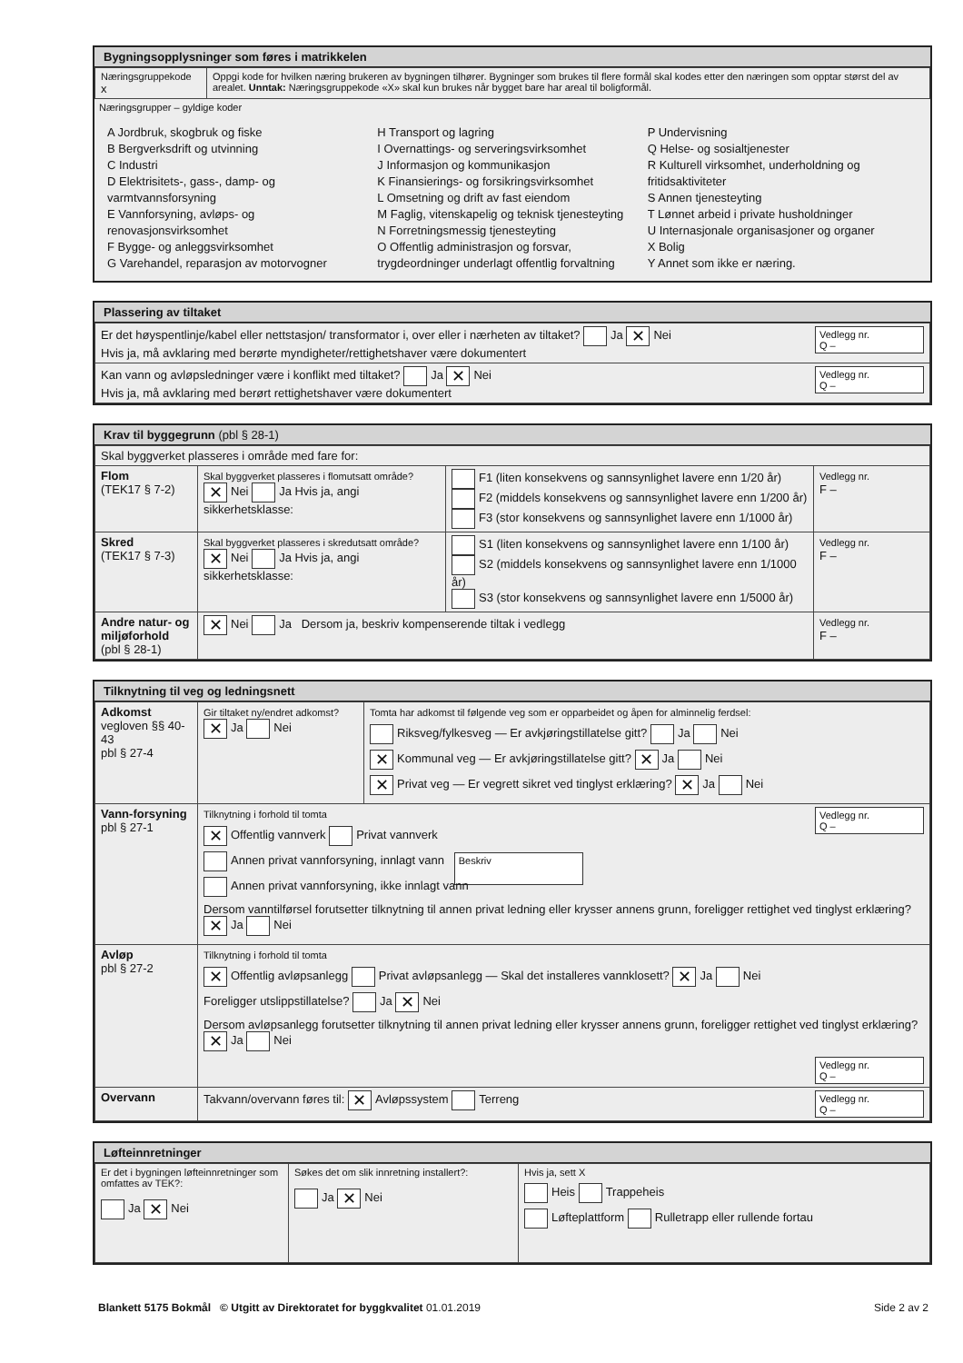Bygningsopplysninger som føres i matrikkelen
| Næringsgruppekode x | Oppgi kode for hvilken næring brukeren av bygningen tilhører. Bygninger som brukes til flere formål skal kodes etter den næringen som opptar størst del av arealet. Unntak: Næringsgruppekode «X» skal kun brukes når bygget bare har areal til boligformål. |
Næringsgrupper – gyldige koder
A Jordbruk, skogbruk og fiske
B Bergverksdrift og utvinning
C Industri
D Elektrisitets-, gass-, damp- og varmtvannsforsyning
E Vannforsyning, avløps- og renovasjonsvirksomhet
F Bygge- og anleggsvirksomhet
G Varehandel, reparasjon av motorvogner
H Transport og lagring
I Overnattings- og serveringsvirksomhet
J Informasjon og kommunikasjon
K Finansierings- og forsikringsvirksomhet
L Omsetning og drift av fast eiendom
M Faglig, vitenskapelig og teknisk tjenesteyting
N Forretningsmessig tjenesteyting
O Offentlig administrasjon og forsvar, trygdeordninger underlagt offentlig forvaltning
P Undervisning
Q Helse- og sosialtjenester
R Kulturell virksomhet, underholdning og fritidsaktiviteter
S Annen tjenesteyting
T Lønnet arbeid i private husholdninger
U Internasjonale organisasjoner og organer
X Bolig
Y Annet som ikke er næring.
Plassering av tiltaket
| Vedlegg nr. Q – Er det høyspentlinje/kabel eller nettstasjon/ transformator i, over eller i nærheten av tiltaket? Ja ✕ Nei Hvis ja, må avklaring med berørte myndigheter/rettighetshaver være dokumentert |
| Vedlegg nr. Q – Kan vann og avløpsledninger være i konflikt med tiltaket? Ja ✕ Nei Hvis ja, må avklaring med berørt rettighetshaver være dokumentert |
Krav til byggegrunn (pbl § 28-1)
| Skal byggverket plasseres i område med fare for: | | | |
| Flom (TEK17 § 7-2) | Skal byggverket plasseres i flomutsatt område? ✕ Nei Ja Hvis ja, angi sikkerhetsklasse: | F1 (liten konsekvens og sannsynlighet lavere enn 1/20 år) F2 (middels konsekvens og sannsynlighet lavere enn 1/200 år) F3 (stor konsekvens og sannsynlighet lavere enn 1/1000 år) | Vedlegg nr. F – |
| Skred (TEK17 § 7-3) | Skal byggverket plasseres i skredutsatt område? ✕ Nei Ja Hvis ja, angi sikkerhetsklasse: | S1 (liten konsekvens og sannsynlighet lavere enn 1/100 år) S2 (middels konsekvens og sannsynlighet lavere enn 1/1000 år) S3 (stor konsekvens og sannsynlighet lavere enn 1/5000 år) | Vedlegg nr. F – |
| Andre natur- og miljøforhold (pbl § 28-1) | ✕ Nei Ja Dersom ja, beskriv kompenserende tiltak i vedlegg | | Vedlegg nr. F – |
Tilknytning til veg og ledningsnett
| Adkomst vegloven §§ 40-43 pbl § 27-4 | Gir tiltaket ny/endret adkomst? ✕ Ja Nei | Tomta har adkomst til følgende veg som er opparbeidet og åpen for alminnelig ferdsel: Riksveg/fylkesveg — Er avkjøringstillatelse gitt? Ja Nei ✕ Kommunal veg — Er avkjøringstillatelse gitt? ✕ Ja Nei ✕ Privat veg — Er vegrett sikret ved tinglyst erklæring? ✕ Ja Nei |
| Vann-forsyning pbl § 27-1 | Tilknytning i forhold til tomta Vedlegg nr. Q – ✕ Offentlig vannverk Privat vannverk Annen privat vannforsyning, innlagt vann Beskriv Annen privat vannforsyning, ikke innlagt vann Dersom vanntilførsel forutsetter tilknytning til annen privat ledning eller krysser annens grunn, foreligger rettighet ved tinglyst erklæring? ✕ Ja Nei | |
| Avløp pbl § 27-2 | Tilknytning i forhold til tomta ✕ Offentlig avløpsanlegg Privat avløpsanlegg — Skal det installeres vannklosett? ✕ Ja Nei Foreligger utslippstillatelse? Ja ✕ Nei Dersom avløpsanlegg forutsetter tilknytning til annen privat ledning eller krysser annens grunn, foreligger rettighet ved tinglyst erklæring? ✕ Ja Nei Vedlegg nr. Q – | |
| Overvann | Vedlegg nr. Q – Takvann/overvann føres til: ✕ Avløpssystem Terreng | |
Løfteinnretninger
| Er det i bygningen løfteinnretninger som omfattes av TEK?: Ja ✕ Nei | Søkes det om slik innretning installert?: Ja ✕ Nei | Hvis ja, sett X Heis Trappeheis Løfteplattform Rulletrapp eller rullende fortau |
Blankett 5175 Bokmål © Utgitt av Direktoratet for byggkvalitet 01.01.2019 Side 2 av 2